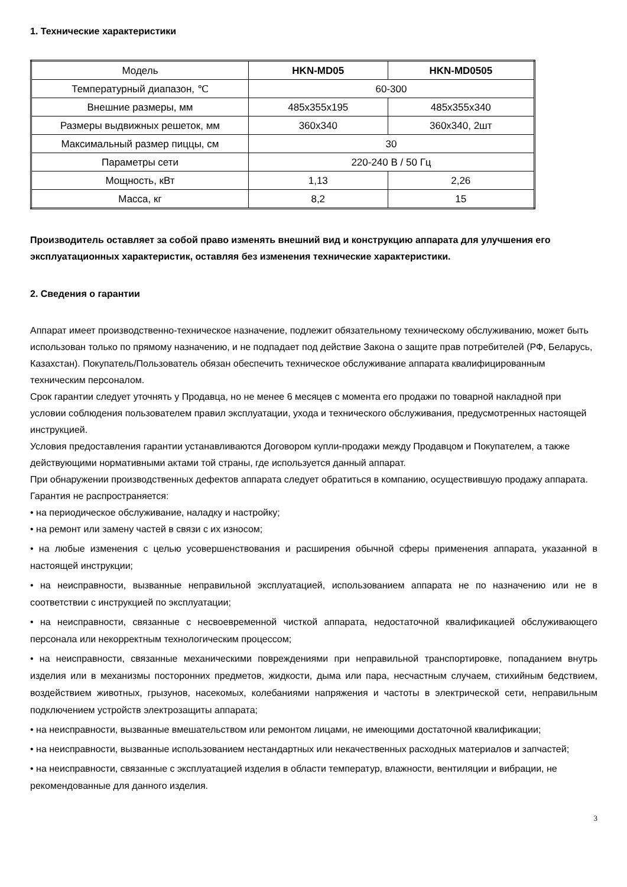1. Технические характеристики
| Модель | HKN-MD05 | HKN-MD0505 |
| Температурный диапазон, ℃ | 60-300 | |
| Внешние размеры, мм | 485x355x195 | 485x355x340 |
| Размеры выдвижных решеток, мм | 360x340 | 360x340, 2шт |
| Максимальный размер пиццы, см | 30 | |
| Параметры сети | 220-240 В / 50 Гц | |
| Мощность, кВт | 1,13 | 2,26 |
| Масса, кг | 8,2 | 15 |
Производитель оставляет за собой право изменять внешний вид и конструкцию аппарата для улучшения его эксплуатационных характеристик, оставляя без изменения технические характеристики.
2. Сведения о гарантии
Аппарат имеет производственно-техническое назначение, подлежит обязательному техническому обслуживанию, может быть использован только по прямому назначению, и не подпадает под действие Закона о защите прав потребителей (РФ, Беларусь, Казахстан). Покупатель/Пользователь обязан обеспечить техническое обслуживание аппарата квалифицированным техническим персоналом.
Срок гарантии следует уточнять у Продавца, но не менее 6 месяцев с момента его продажи по товарной накладной при условии соблюдения пользователем правил эксплуатации, ухода и технического обслуживания, предусмотренных настоящей инструкцией.
Условия предоставления гарантии устанавливаются Договором купли-продажи между Продавцом и Покупателем, а также действующими нормативными актами той страны, где используется данный аппарат.
При обнаружении производственных дефектов аппарата следует обратиться в компанию, осуществившую продажу аппарата.
Гарантия не распространяется:
• на периодическое обслуживание, наладку и настройку;
• на ремонт или замену частей в связи с их износом;
• на любые изменения с целью усовершенствования и расширения обычной сферы применения аппарата, указанной в настоящей инструкции;
• на неисправности, вызванные неправильной эксплуатацией, использованием аппарата не по назначению или не в соответствии с инструкцией по эксплуатации;
• на неисправности, связанные с несвоевременной чисткой аппарата, недостаточной квалификацией обслуживающего персонала или некорректным технологическим процессом;
• на неисправности, связанные механическими повреждениями при неправильной транспортировке, попаданием внутрь изделия или в механизмы посторонних предметов, жидкости, дыма или пара, несчастным случаем, стихийным бедствием, воздействием животных, грызунов, насекомых, колебаниями напряжения и частоты в электрической сети, неправильным подключением устройств электрозащиты аппарата;
• на неисправности, вызванные вмешательством или ремонтом лицами, не имеющими достаточной квалификации;
• на неисправности, вызванные использованием нестандартных или некачественных расходных материалов и запчастей;
• на неисправности, связанные с эксплуатацией изделия в области температур, влажности, вентиляции и вибрации, не рекомендованные для данного изделия.
3